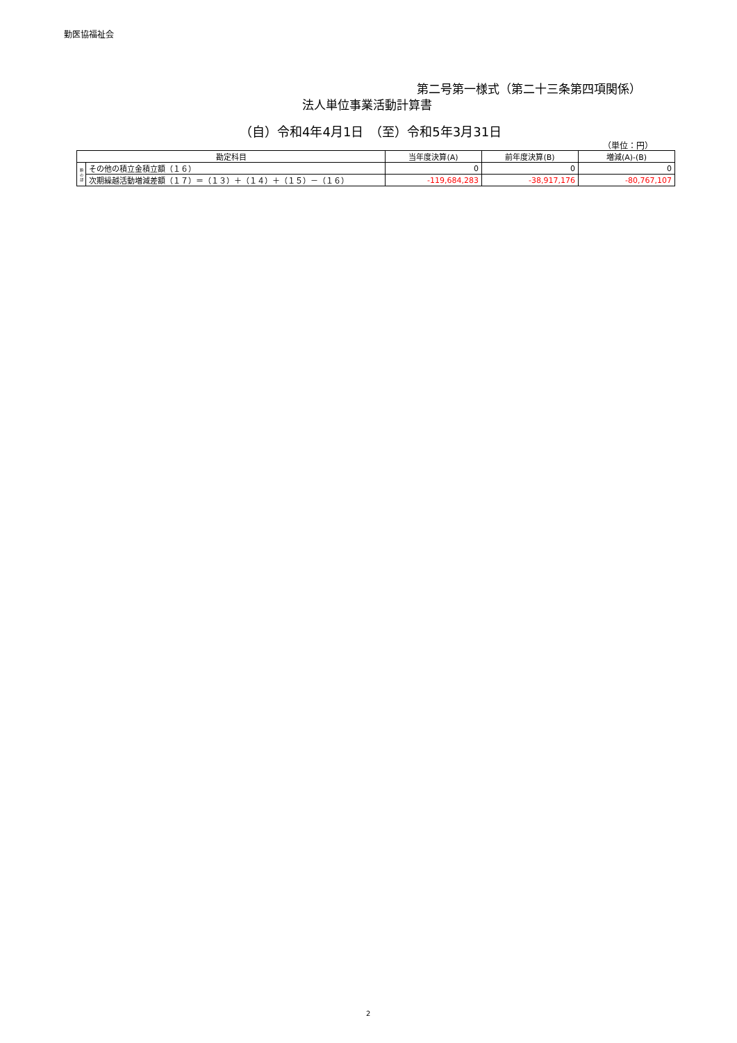勤医協福祉会
第二号第一様式（第二十三条第四項関係）
法人単位事業活動計算書
（自）令和4年4月1日　（至）令和5年3月31日
（単位：円）
| 勘定科目 | | 当年度決算(A) | 前年度決算(B) | 増減(A)-(B) |
| --- | --- | --- | --- | --- |
| 額 の 部 | その他の積立金積立額（１６） | 0 | 0 | 0 |
| | 次期繰越活動増減差額（１７）＝（１３）＋（１４）＋（１５）－（１６） | -119,684,283 | -38,917,176 | -80,767,107 |
2